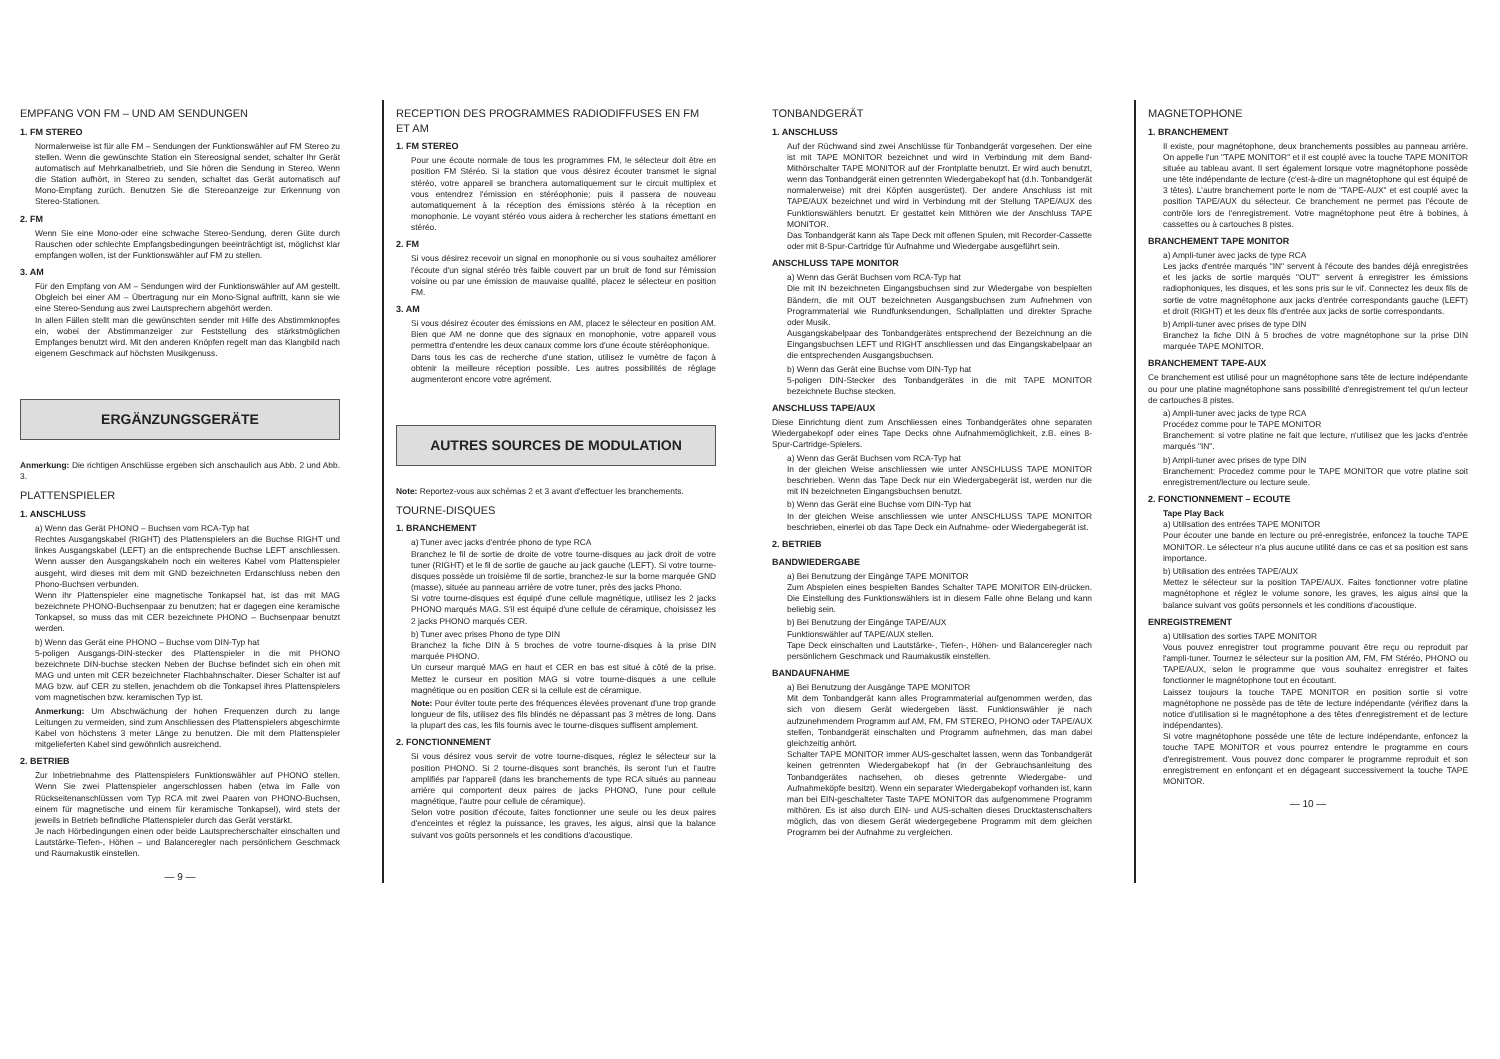EMPFANG VON FM – UND AM SENDUNGEN
1. FM STEREO
Normalerweise ist für alle FM – Sendungen der Funktionswähler auf FM Stereo zu stellen. Wenn die gewünschte Station ein Stereosignal sendet, schalter Ihr Gerät automatisch auf Mehrkanalbetrieb, und Sie hören die Sendung in Stereo. Wenn die Station aufhört, in Stereo zu senden, schaltet das Gerät automatisch auf Mono-Empfang zurüch. Benutzen Sie die Stereoanzeige zur Erkennung von Stereo-Stationen.
2. FM
Wenn Sie eine Mono-oder eine schwache Stereo-Sendung, deren Güte durch Rauschen oder schlechte Empfangsbedingungen beeinträchtigt ist, möglichst klar empfangen wollen, ist der Funktionswähler auf FM zu stellen.
3. AM
Für den Empfang von AM – Sendungen wird der Funktionswähler auf AM gestellt. Obgleich bei einer AM – Übertragung nur ein Mono-Signal auftritt, kann sie wie eine Stereo-Sendung aus zwei Lautsprechern abgehört werden.
In allen Fällen stellt man die gewünschten sender mit Hilfe des Abstimmknopfes ein, wobei der Abstimmanzeiger zur Feststellung des stärkstmöglichen Empfanges benutzt wird. Mit den anderen Knöpfen regelt man das Klangbild nach eigenem Geschmack auf höchsten Musikgenuss.
ERGÄNZUNGSGERÄTE
Anmerkung: Die richtigen Anschlüsse ergeben sich anschaulich aus Abb. 2 und Abb. 3.
PLATTENSPIELER
1. ANSCHLUSS
a) Wenn das Gerät PHONO – Buchsen vom RCA-Typ hat
Rechtes Ausgangskabel (RIGHT) des Plattenspielers an die Buchse RIGHT und linkes Ausgangskabel (LEFT) an die entsprechende Buchse LEFT anschliessen. Wenn ausser den Ausgangskabeln noch ein weiteres Kabel vom Plattenspieler ausgeht, wird dieses mit dem mit GND bezeichneten Erdanschluss neben den Phono-Buchsen verbunden.
Wenn ihr Plattenspieler eine magnetische Tonkapsel hat, ist das mit MAG bezeichnete PHONO-Buchsenpaar zu benutzen; hat er dagegen eine keramische Tonkapsel, so muss das mit CER bezeichnete PHONO – Buchsenpaar benutzt werden.
b) Wenn das Gerät eine PHONO – Buchse vom DIN-Typ hat
5-poligen Ausgangs-DIN-stecker des Plattenspieler in die mit PHONO bezeichnete DIN-buchse stecken Neben der Buchse befindet sich ein ohen mit MAG und unten mit CER bezeichneter Flachbahnschalter. Dieser Schalter ist auf MAG bzw. auf CER zu stellen, jenachdem ob die Tonkapsel ihres Plattenspielers vom magnetischen bzw. keramischen Typ ist.
Anmerkung: Um Abschwächung der hohen Frequenzen durch zu lange Leitungen zu vermeiden, sind zum Anschliessen des Plattenspielers abgeschirmte Kabel von höchstens 3 meter Länge zu benutzen. Die mit dem Plattenspieler mitgelieferten Kabel sind gewöhnlich ausreichend.
2. BETRIEB
Zur Inbetriebnahme des Plattenspielers Funktionswähler auf PHONO stellen. Wenn Sie zwei Plattenspieler angerschlossen haben (etwa im Falle von Rückseitenanschlüssen vom Typ RCA mit zwei Paaren von PHONO-Buchsen, einem für magnetische und einem für keramische Tonkapsel), wird stets der jeweils in Betrieb befindliche Plattenspieler durch das Gerät verstärkt.
Je nach Hörbedingungen einen oder beide Lautsprecherschalter einschalten und Lautstärke-Tiefen-, Höhen – und Balanceregler nach persönlichem Geschmack und Raumakustik einstellen.
— 9 —
RECEPTION DES PROGRAMMES RADIODIFFUSES EN FM ET AM
1. FM STEREO
Pour une écoute normale de tous les programmes FM, le sélecteur doit être en position FM Stéréo. Si la station que vous désirez écouter transmet le signal stéréo, votre appareil se branchera automatiquement sur le circuit multiplex et vous entendrez l'émission en stéréophonie; puis il passera de nouveau automatiquement à la réception des émissions stéréo à la réception en monophonie. Le voyant stéréo vous aidera à rechercher les stations émettant en stéréo.
2. FM
Si vous désirez recevoir un signal en monophonie ou si vous souhaitez améliorer l'écoute d'un signal stéréo très faible couvert par un bruit de fond sur l'émission voisine ou par une émission de mauvaise qualité, placez le sélecteur en position FM.
3. AM
Si vous désirez écouter des émissions en AM, placez le sélecteur en position AM. Bien que AM ne donne que des signaux en monophonie, votre appareil vous permettra d'entendre les deux canaux comme lors d'une écoute stéréophonique.
Dans tous les cas de recherche d'une station, utilisez le vumètre de façon à obtenir la meilleure réception possible. Les autres possibilités de réglage augmenteront encore votre agrément.
AUTRES SOURCES DE MODULATION
Note: Reportez-vous aux schémas 2 et 3 avant d'effectuer les branchements.
TOURNE-DISQUES
1. BRANCHEMENT
a) Tuner avec jacks d'entrée phono de type RCA
Branchez le fil de sortie de droite de votre tourne-disques au jack droit de votre tuner (RIGHT) et le fil de sortie de gauche au jack gauche (LEFT). Si votre tourne-disques possède un troisième fil de sortie, branchez-le sur la borne marquée GND (masse), située au panneau arrière de votre tuner, près des jacks Phono.
Si votre tourne-disques est équipé d'une cellule magnétique, utilisez les 2 jacks PHONO marqués MAG. S'il est équipé d'une cellule de céramique, choisissez les 2 jacks PHONO marqués CER.
b) Tuner avec prises Phono de type DIN
Branchez la fiche DIN à 5 broches de votre tourne-disques à la prise DIN marquée PHONO.
Un curseur marqué MAG en haut et CER en bas est situé à côté de la prise. Mettez le curseur en position MAG si votre tourne-disques a une cellule magnétique ou en position CER si la cellule est de céramique.
Note: Pour éviter toute perte des fréquences élevées provenant d'une trop grande longueur de fils, utilisez des fils blindés ne dépassant pas 3 mètres de long. Dans la plupart des cas, les fils fournis avec le tourne-disques suffisent amplement.
2. FONCTIONNEMENT
Si vous désirez vous servir de votre tourne-disques, réglez le sélecteur sur la position PHONO. Si 2 tourne-disques sont branchés, ils seront l'un et l'autre amplifiés par l'appareil (dans les branchements de type RCA situés au panneau arrière qui comportent deux paires de jacks PHONO, l'une pour cellule magnétique, l'autre pour cellule de céramique).
Selon votre position d'écoute, faites fonctionner une seule ou les deux paires d'enceintes et réglez la puissance, les graves, les aigus, ainsi que la balance suivant vos goûts personnels et les conditions d'acoustique.
TONBANDGERÄT
1. ANSCHLUSS
Auf der Rüchwand sind zwei Anschlüsse für Tonbandgerät vorgesehen. Der eine ist mit TAPE MONITOR bezeichnet und wird in Verbindung mit dem Band-Mithörschalter TAPE MONITOR auf der Frontplatte benutzt. Er wird auch benutzt, wenn das Tonbandgerät einen getrennten Wiedergabekopf hat (d.h. Tonbandgerät normalerweise) mit drei Köpfen ausgerüstet). Der andere Anschluss ist mit TAPE/AUX bezeichnet und wird in Verbindung mit der Stellung TAPE/AUX des Funktionswählers benutzt. Er gestattet kein Mithören wie der Anschluss TAPE MONITOR.
Das Tonbandgerät kann als Tape Deck mit offenen Spulen, mit Recorder-Cassette oder mit 8-Spur-Cartridge für Aufnahme und Wiedergabe ausgeführt sein.
ANSCHLUSS TAPE MONITOR
a) Wenn das Gerät Buchsen vom RCA-Typ hat
Die mit IN bezeichneten Eingangsbuchsen sind zur Wiedergabe von bespielten Bändern, die mit OUT bezeichneten Ausgangsbuchsen zum Aufnehmen von Programmaterial wie Rundfunksendungen, Schallplatten und direkter Sprache oder Musik.
Ausgangskabelpaar des Tonbandgerätes entsprechend der Bezeichnung an die Eingangsbuchsen LEFT und RIGHT anschliessen und das Eingangskabelpaar an die entsprechenden Ausgangsbuchsen.
b) Wenn das Gerät eine Buchse vom DIN-Typ hat
5-poligen DIN-Stecker des Tonbandgerätes in die mit TAPE MONITOR bezeichnete Buchse stecken.
ANSCHLUSS TAPE/AUX
Diese Einrichtung dient zum Anschliessen eines Tonbandgerätes ohne separaten Wiedergabekopf oder eines Tape Decks ohne Aufnahmemöglichkeit, z.B. eines 8-Spur-Cartridge-Spielers.
a) Wenn das Gerät Buchsen vom RCA-Typ hat
In der gleichen Weise anschliessen wie unter ANSCHLUSS TAPE MONITOR beschrieben. Wenn das Tape Deck nur ein Wiedergabegerät ist, werden nur die mit IN bezeichneten Eingangsbuchsen benutzt.
b) Wenn das Gerät eine Buchse vom DIN-Typ hat
In der gleichen Weise anschliessen wie unter ANSCHLUSS TAPE MONITOR beschrieben, einerlei ob das Tape Deck ein Aufnahme- oder Wiedergabegerät ist.
2. BETRIEB
BANDWIEDERGABE
a) Bei Benutzung der Eingänge TAPE MONITOR
Zum Abspielen eines bespielten Bandes Schalter TAPE MONITOR EIN-drücken. Die Einstellung des Funktionswählers ist in diesem Falle ohne Belang und kann beliebig sein.
b) Bei Benutzung der Eingänge TAPE/AUX
Funktionswähler auf TAPE/AUX stellen.
Tape Deck einschalten und Lautstärke-, Tiefen-, Höhen- und Balanceregler nach persönlichem Geschmack und Raumakustik einstellen.
BANDAUFNAHME
a) Bei Benutzung der Ausgänge TAPE MONITOR
Mit dem Tonbandgerät kann alles Programmaterial aufgenommen werden, das sich von diesem Gerät wiedergeben lässt. Funktionswähler je nach aufzunehmendem Programm auf AM, FM, FM STEREO, PHONO oder TAPE/AUX stellen, Tonbandgerät einschalten und Programm aufnehmen, das man dabei gleichzeitig anhört.
Schalter TAPE MONITOR immer AUS-geschaltet lassen, wenn das Tonbandgerät keinen getrennten Wiedergabekopf hat (in der Gebrauchsanleitung des Tonbandgerätes nachsehen, ob dieses getrennte Wiedergabe- und Aufnahmeköpfe besitzt). Wenn ein separater Wiedergabekopf vorhanden ist, kann man bei EIN-geschalteter Taste TAPE MONITOR das aufgenommene Programm mithören. Es ist also durch EIN- und AUS-schalten dieses Drucktastenschalters möglich, das von diesem Gerät wiedergegebene Programm mit dem gleichen Programm bei der Aufnahme zu vergleichen.
MAGNETOPHONE
1. BRANCHEMENT
Il existe, pour magnétophone, deux branchements possibles au panneau arrière. On appelle l'un "TAPE MONITOR" et il est couplé avec la touche TAPE MONITOR située au tableau avant. Il sert également lorsque votre magnétophone possède une tête indépendante de lecture (c'est-à-dire un magnétophone qui est équipé de 3 têtes). L'autre branchement porte le nom de "TAPE-AUX" et est couplé avec la position TAPE/AUX du sélecteur. Ce branchement ne permet pas l'écoute de contrôle lors de l'enregistrement. Votre magnétophone peut être à bobines, à cassettes ou à cartouches 8 pistes.
BRANCHEMENT TAPE MONITOR
a) Ampli-tuner avec jacks de type RCA
Les jacks d'entrée marqués "IN" servent à l'écoute des bandes déjà enregistrées et les jacks de sortie marqués "OUT" servent à enregistrer les émissions radiophoniques, les disques, et les sons pris sur le vif. Connectez les deux fils de sortie de votre magnétophone aux jacks d'entrée correspondants gauche (LEFT) et droit (RIGHT) et les deux fils d'entrée aux jacks de sortie correspondants.
b) Ampli-tuner avec prises de type DIN
Branchez la fiche DIN à 5 broches de votre magnétophone sur la prise DIN marquée TAPE MONITOR.
BRANCHEMENT TAPE-AUX
Ce branchement est utilisé pour un magnétophone sans tête de lecture indépendante ou pour une platine magnétophone sans possibilité d'enregistrement tel qu'un lecteur de cartouches 8 pistes.
a) Ampli-tuner avec jacks de type RCA
Procédez comme pour le TAPE MONITOR
Branchement: si votre platine ne fait que lecture, n'utilisez que les jacks d'entrée marqués "IN".
b) Ampli-tuner avec prises de type DIN
Branchement: Procedez comme pour le TAPE MONITOR que votre platine soit enregistrement/lecture ou lecture seule.
2. FONCTIONNEMENT – ECOUTE
Tape Play Back
a) Utilisation des entrées TAPE MONITOR
Pour écouter une bande en lecture ou pré-enregistrée, enfoncez la touche TAPE MONITOR. Le sélecteur n'a plus aucune utilité dans ce cas et sa position est sans importance.
b) Utilisation des entrées TAPE/AUX
Mettez le sélecteur sur la position TAPE/AUX. Faites fonctionner votre platine magnétophone et réglez le volume sonore, les graves, les aigus ainsi que la balance suivant vos goûts personnels et les conditions d'acoustique.
ENREGISTREMENT
a) Utilisation des sorties TAPE MONITOR
Vous pouvez enregistrer tout programme pouvant être reçu ou reproduit par l'ampli-tuner. Tournez le sélecteur sur la position AM, FM, FM Stéréo, PHONO ou TAPE/AUX, selon le programme que vous souhaitez enregistrer et faites fonctionner le magnétophone tout en écoutant.
Laissez toujours la touche TAPE MONITOR en position sortie si votre magnétophone ne possède pas de tête de lecture indépendante (vérifiez dans la notice d'utilisation si le magnétophone a des têtes d'enregistrement et de lecture indépendantes).
Si votre magnétophone possède une tête de lecture indépendante, enfoncez la touche TAPE MONITOR et vous pourrez entendre le programme en cours d'enregistrement. Vous pouvez donc comparer le programme reproduit et son enregistrement en enfonçant et en dégageant successivement la touche TAPE MONITOR.
— 10 —